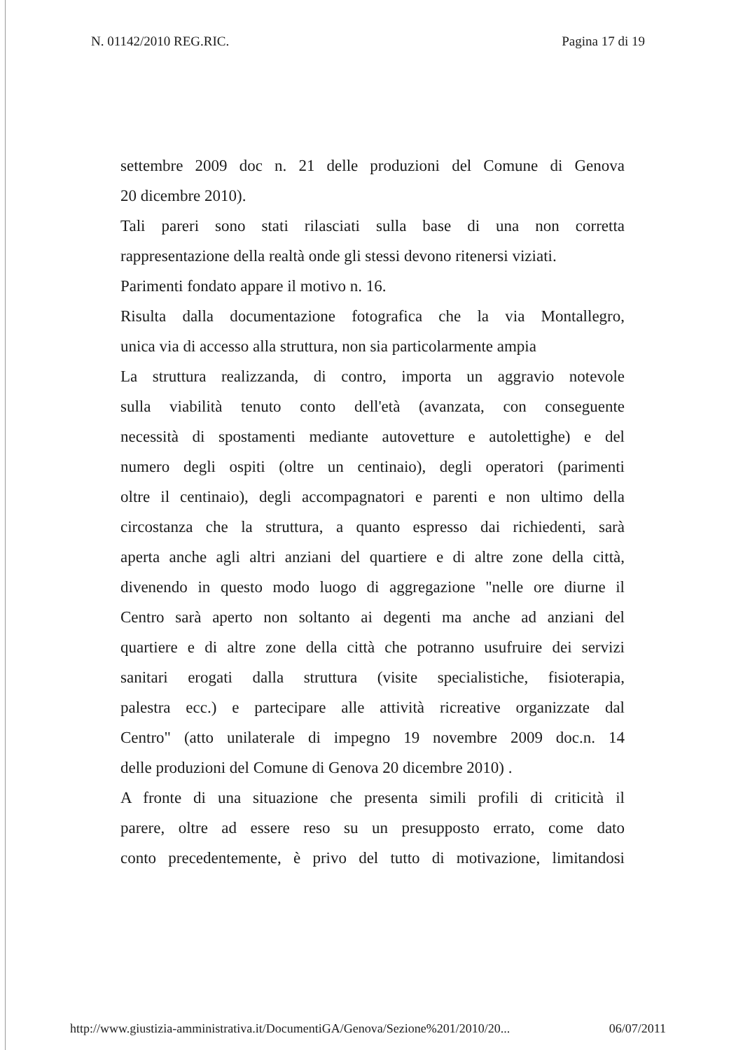N. 01142/2010 REG.RIC. Pagina 17 di 19
settembre 2009 doc n. 21 delle produzioni del Comune di Genova
20 dicembre 2010).
Tali pareri sono stati rilasciati sulla base di una non corretta
rappresentazione della realtà onde gli stessi devono ritenersi viziati.
Parimenti fondato appare il motivo n. 16.
Risulta dalla documentazione fotografica che la via Montallegro,
unica via di accesso alla struttura, non sia particolarmente ampia
La struttura realizzanda, di contro, importa un aggravio notevole
sulla viabilità tenuto conto dell'età (avanzata, con conseguente
necessità di spostamenti mediante autovetture e autolettighe) e del
numero degli ospiti (oltre un centinaio), degli operatori (parimenti
oltre il centinaio), degli accompagnatori e parenti e non ultimo della
circostanza che la struttura, a quanto espresso dai richiedenti, sarà
aperta anche agli altri anziani del quartiere e di altre zone della città,
divenendo in questo modo luogo di aggregazione "nelle ore diurne il
Centro sarà aperto non soltanto ai degenti ma anche ad anziani del
quartiere e di altre zone della città che potranno usufruire dei servizi
sanitari erogati dalla struttura (visite specialistiche, fisioterapia,
palestra ecc.) e partecipare alle attività ricreative organizzate dal
Centro" (atto unilaterale di impegno 19 novembre 2009 doc.n. 14
delle produzioni del Comune di Genova 20 dicembre 2010) .
A fronte di una situazione che presenta simili profili di criticità il
parere, oltre ad essere reso su un presupposto errato, come dato
conto precedentemente, è privo del tutto di motivazione, limitandosi
http://www.giustizia-amministrativa.it/DocumentiGA/Genova/Sezione%201/2010/20... 06/07/2011